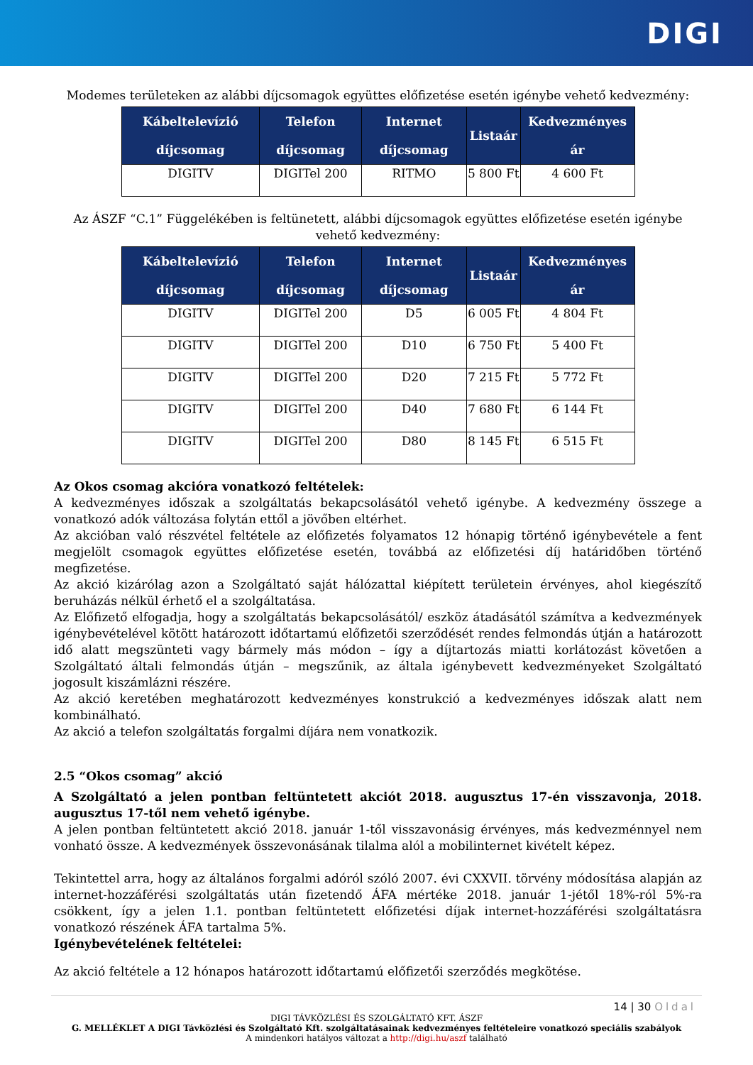DIGI
Modemes területeken az alábbi díjcsomagok együttes előfizetése esetén igénybe vehető kedvezmény:
| Kábeltelevízió díjcsomag | Telefon díjcsomag | Internet díjcsomag | Listaár | Kedvezményes ár |
| --- | --- | --- | --- | --- |
| DIGITV | DIGITel 200 | RITMO | 5 800 Ft | 4 600 Ft |
Az ÁSZF “C.1” Függelékében is feltünetett, alábbi díjcsomagok együttes előfizetése esetén igénybe vehető kedvezmény:
| Kábeltelevízió díjcsomag | Telefon díjcsomag | Internet díjcsomag | Listaár | Kedvezményes ár |
| --- | --- | --- | --- | --- |
| DIGITV | DIGITel 200 | D5 | 6 005 Ft | 4 804 Ft |
| DIGITV | DIGITel 200 | D10 | 6 750 Ft | 5 400 Ft |
| DIGITV | DIGITel 200 | D20 | 7 215 Ft | 5 772 Ft |
| DIGITV | DIGITel 200 | D40 | 7 680 Ft | 6 144 Ft |
| DIGITV | DIGITel 200 | D80 | 8 145 Ft | 6 515 Ft |
Az Okos csomag akcióra vonatkozó feltételek:
A kedvezményes időszak a szolgáltatás bekapcsolásától vehető igénybe. A kedvezmény összege a vonatkozó adók változása folytán ettől a jövőben eltérhet.
Az akcióban való részvétel feltétele az előfizetés folyamatos 12 hónapig történő igénybevétele a fent megjelölt csomagok együttes előfizetése esetén, továbbá az előfizetési díj határidőben történő megfizetése.
Az akció kizárólag azon a Szolgáltató saját hálózattal kiépített területein érvényes, ahol kiegészítő beruházás nélkül érhető el a szolgáltatása.
Az Előfizető elfogadja, hogy a szolgáltatás bekapcsolásától/ eszköz átadásától számítva a kedvezmények igénybevételével kötött határozott időtartamú előfizetői szerződését rendes felmondás útján a határozott idő alatt megszünteti vagy bármely más módon – így a díjtartozás miatti korlátozást követően a Szolgáltató általi felmondás útján – megszűnik, az általa igénybevett kedvezményeket Szolgáltató jogosult kiszámlázni részére.
Az akció keretében meghatározott kedvezményes konstrukció a kedvezményes időszak alatt nem kombinálható.
Az akció a telefon szolgáltatás forgalmi díjára nem vonatkozik.
2.5 “Okos csomag” akció
A Szolgáltató a jelen pontban feltüntetett akciót 2018. augusztus 17-én visszavonja, 2018. augusztus 17-től nem vehető igénybe.
A jelen pontban feltüntetett akció 2018. január 1-től visszavonásig érvényes, más kedvezménnyel nem vonható össze. A kedvezmények összevonásának tilalma alól a mobilinternet kivételt képez.
Tekintettel arra, hogy az általános forgalmi adóról szóló 2007. évi CXXVII. törvény módosítása alapján az internet-hozzáférési szolgáltatás után fizetendő ÁFA mértéke 2018. január 1-jétől 18%-ról 5%-ra csökkent, így a jelen 1.1. pontban feltüntetett előfizetési díjak internet-hozzáférési szolgáltatásra vonatkozó részének ÁFA tartalma 5%.
Igénybevételének feltételei:
Az akció feltétele a 12 hónapos határozott időtartamú előfizetői szerződés megkötése.
14 | 30 Oldal
DIGI TÁVKÖZLÉSI ÉS SZOLGÁLTATÓ KFT. ÁSZF
G. MELLÉKLET A DIGI Távközlési és Szolgáltató Kft. szolgáltatásainak kedvezményes feltételeire vonatkozó speciális szabályok
A mindenkori hatályos változat a http://digi.hu/aszf található